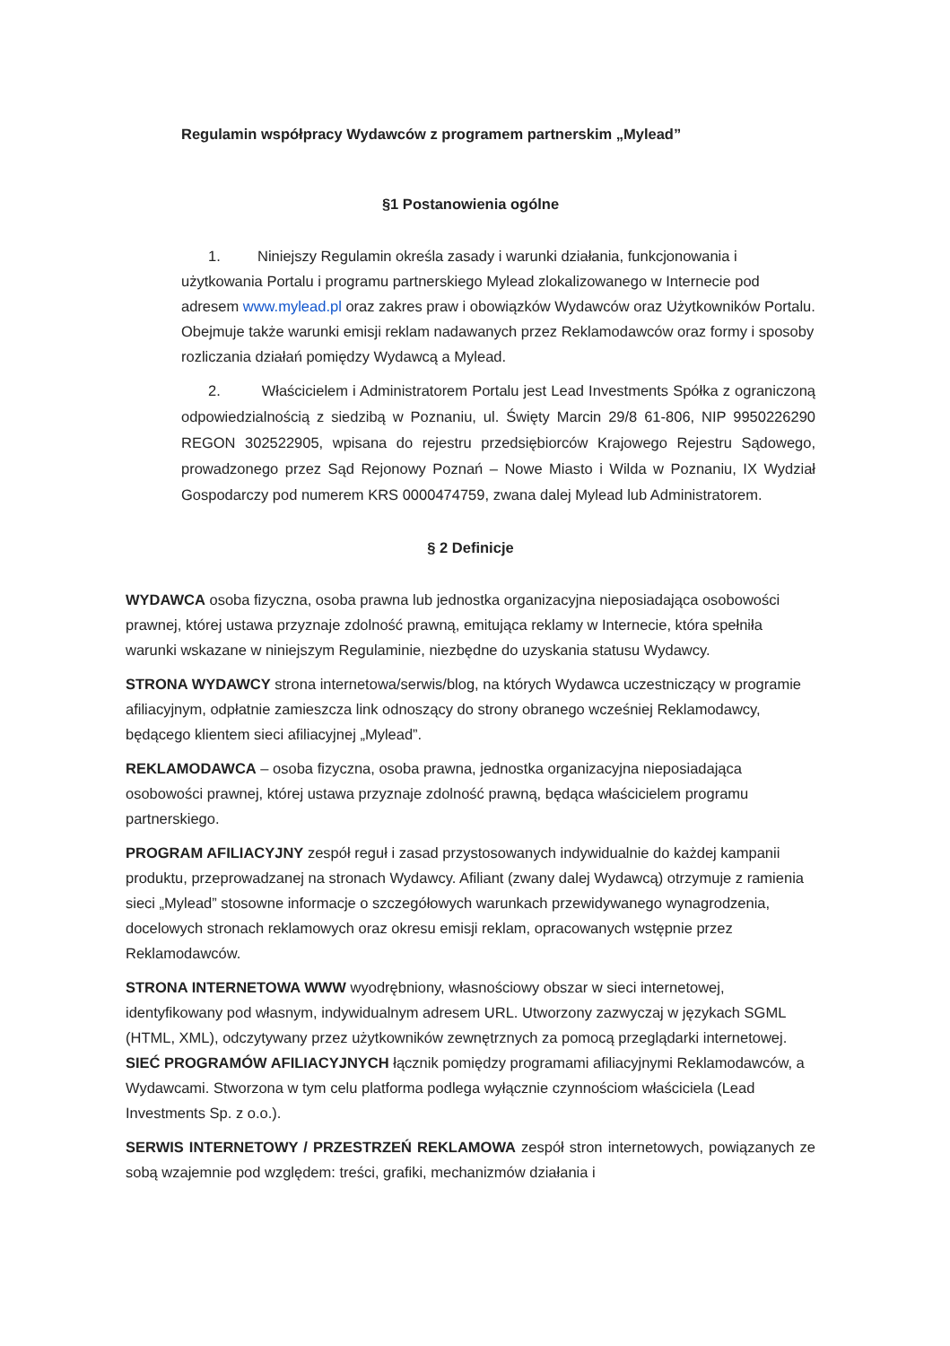Regulamin współpracy Wydawców z programem partnerskim „Mylead”
§1 Postanowienia ogólne
1. Niniejszy Regulamin określa zasady i warunki działania, funkcjonowania i użytkowania Portalu i programu partnerskiego Mylead zlokalizowanego w Internecie pod adresem www.mylead.pl oraz zakres praw i obowiązków Wydawców oraz Użytkowników Portalu. Obejmuje także warunki emisji reklam nadawanych przez Reklamodawców oraz formy i sposoby rozliczania działań pomiędzy Wydawcą a Mylead.
2. Właścicielem i Administratorem Portalu jest Lead Investments Spółka z ograniczoną odpowiedzialnością z siedzibą w Poznaniu, ul. Święty Marcin 29/8 61-806, NIP 9950226290 REGON 302522905, wpisana do rejestru przedsiębiorców Krajowego Rejestru Sądowego, prowadzonego przez Sąd Rejonowy Poznań – Nowe Miasto i Wilda w Poznaniu, IX Wydział Gospodarczy pod numerem KRS 0000474759, zwana dalej Mylead lub Administratorem.
§ 2 Definicje
WYDAWCA osoba fizyczna, osoba prawna lub jednostka organizacyjna nieposiadająca osobowości prawnej, której ustawa przyznaje zdolność prawną, emitująca reklamy w Internecie, która spełniła warunki wskazane w niniejszym Regulaminie, niezbędne do uzyskania statusu Wydawcy.
STRONA WYDAWCY strona internetowa/serwis/blog, na których Wydawca uczestniczący w programie afiliacyjnym, odpłatnie zamieszcza link odnoszący do strony obranego wcześniej Reklamodawcy, będącego klientem sieci afiliacyjnej „Mylead”.
REKLAMODAWCA – osoba fizyczna, osoba prawna, jednostka organizacyjna nieposiadająca osobowości prawnej, której ustawa przyznaje zdolność prawną, będąca właścicielem programu partnerskiego.
PROGRAM AFILIACYJNY zespół reguł i zasad przystosowanych indywidualnie do każdej kampanii produktu, przeprowadzanej na stronach Wydawcy. Afiliant (zwany dalej Wydawcą) otrzymuje z ramienia sieci „Mylead” stosowne informacje o szczegółowych warunkach przewidywanego wynagrodzenia, docelowych stronach reklamowych oraz okresu emisji reklam, opracowanych wstępnie przez Reklamodawców.
STRONA INTERNETOWA WWW wyodrębniony, własnościowy obszar w sieci internetowej, identyfikowany pod własnym, indywidualnym adresem URL. Utworzony zazwyczaj w językach SGML (HTML, XML), odczytywany przez użytkowników zewnętrznych za pomocą przeglądarki internetowej. SIEĆ PROGRAMÓW AFILIACYJNYCH łącznik pomiędzy programami afiliacyjnymi Reklamodawców, a Wydawcami. Stworzona w tym celu platforma podlega wyłącznie czynnościom właściciela (Lead Investments Sp. z o.o.).
SERWIS INTERNETOWY / PRZESTRZEŃ REKLAMOWA zespół stron internetowych, powiązanych ze sobą wzajemnie pod względem: treści, grafiki, mechanizmów działania i